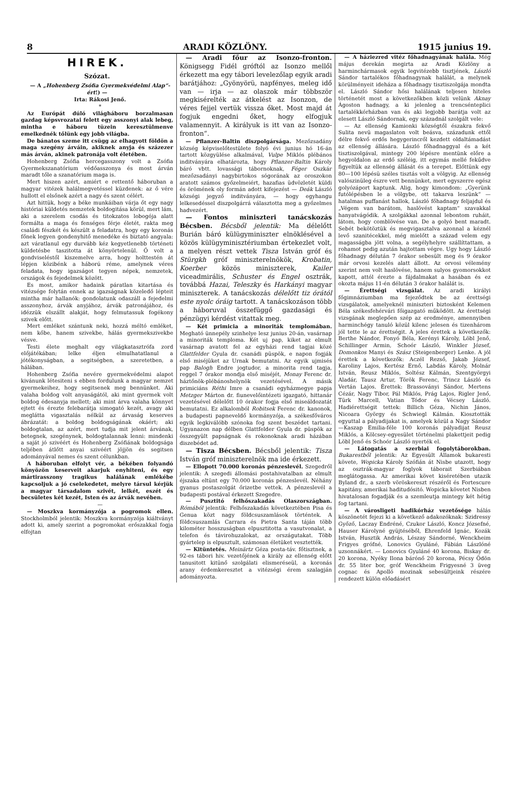8 ARADI KÖZLÖNY. 1915 junius 19.
HIREK.
Szózat.
— A „Hohenberg Zsófia Gyermekvédelmi Alap“-ért!) —
Irta: Rákosi Jenő.
*
Az Európát dúló világháboru borzalmasan gazdag képsvrozatai felett egy asszonyi alak lebeg, mintha e háboru tüzein keresztülmenve emelkednék tőlünk egy jobb világba.
De bánatos szeme itt csügg az elhagyott földön a maga szegény árváin, akiknek anyja és százezer más árván, akinek patronája volt életében.
Hohenberg Zsófia hercegasszony volt a Zsófia Gyermekszanatórium védőasszonya és most árván maradt tőle a szanatórium maga is.
Mert hiszen azért, amiért e rettentő háboruban a magyar vitézek halálmegvetéssel küzdenek: az ő vére hullott el elsőnek azért a nagy és szent célért.
Azt hittük, hogy a béke munkáiban várja őt egy nagy históriai küldetés nemzetek boldogitása körül, mert lám, aki a szerelem csodás és titokzatos lobogója alatt formálta a maga és fenséges férje életét, rakta meg családi fészkét és készült a feladatra, hogy egy koronás főnek legyen gondenyhitő menedéke és biztató angyala: azt váratlanul egy durvább kéz kegyetlenebb történeti küldetésbe taszitotta át könyörtelenül. Ő volt a gondviseléstől kiszemelve arra, hogy holttestén át lépjen közibénk a háború réme, amelynek véres feladata, hogy igazságot tegyen népek, nemzetek, országok és fejedelmek között.
Es most, amikor hadaink páratlan kitartása és vitézsége folytán ennek az igazságnak közeledő lépteit mintha már hallanók: gondolatunk odaszáll a fejedelmi asszonyhoz, árvák anyjához, árvák patronájához, és idézzük elszállt alakját, hogy felmutassuk fogékony szivek előtt.
Mert emléket szántunk neki, hozzá méltó emléket, nem kőbe, hanem szivekbe, hálás gyermekszivekbe vésve.
Testi élete meghalt egy világkatasztrófa zord előjátékában; lelke éljen elmulhatatlanul a jótékonyságban, a segitségben, a szeretetben, a hálában.
Hohenberg Zsófia nevére gyermekvédelmi alapot kivánunk létesiteni s ebben fordulunk a magyar nemzet gyermekeihez, hogy segitsenek meg bennünket. Áki valaha boldog volt anyaságától, aki mint gyermek volt boldog édesanyja mellett; aki mint árva valaha könnyet ejtett és érezte felebarátja simogató kezét, avagy aki meglátta vigasztalás nélkül az árvaság keserves ábrázatát: a boldog boldogságának okáért; aki boldogtalan, az azért, mert tudja mit jelent árvának, betegnek, szegénynek, boldogtalannak lenni: mindenki a saját jó szivéért és Hohenberg Zsófiának boldogsága teljében átlőtt anyai szivéért jöjjön és segitsen adományával nemes és szent célunkban.
A háboruban elfolyt vér, a békében folyandó könyözön keserveit akarjuk enyhiteni, és egy mártirasszony tragikus halálának emlékébe kapcsoljuk a jó cselekedetet, melyre társul kérjük a magyar társadalom szivét, lelkét, eszét és becsületes két kezét, Isten és az árvák nevében.
—
— Moszkva kormányzója a pogromok ellen. Stockholmból jelentik: Moszkva kormányzója kiáltványt adott ki, amely szerint a pogromokat erőszakkal fogja elfojtan
— Aradi főur az Isonzo-fronton. Königsegg Fidél gróftól az Isonzo mellől érkezett ma egy tábori levelezőlap egyik aradi barátjához: „Gyönyörü, napfényes, meleg idő van — irja — az olaszok már többször megkisérelték az átkelést az Isonzon, de véres fejjel vertük vissza őket. Most majd át fogjuk engedni őket, hogy elfogjuk valamennyit. A királyuk is itt van az Isonzo-fronton“.
— Pflanzer-Baltin diszpolgársága. Mezőzsadány község képviselőtestülete folyó évi junius hó 16-án tartott közgyülése alkalmával, Vulpe Miklós plébános inditványára elhatározta, hogy Pflanzer-Baltin Károly báró vbtt. lovassági tábornoknak, Féger Oszkár mezőzsadányi nagybirtokos sógorának az oroszokon aratott számos győzelmeiért, hazafias üdvözletét küldi és örömének oly formán adott kifejezést — Deák László községi jegyző inditványára, — hogy egyhangu lelkesedéssel diszpolgárrá választotta meg a győzelmes hadvezért.
— Fontos miniszteri tanácskozás Bécsben. Bécsből jelentik: Ma délelőtt Burián báró külügyminiszter elnöklésével a közös külügyminisztériumban értekezlet volt, a melyen részt vettek Tisza István gróf és Stürgkh gróf miniszterelnökök, Krobatin, Koerber közös miniszterek, Kailer viceadmirális, Schuster és Engel osztrák, továbbá Hazai, Teleszky és Harkányi magyar miniszterek. A tanácskozás délelőtt tiz órától este nyolc óráig tartott. A tanácskozáson több a háboruval összefüggő gazdasági és pénzügyi kérdést vitattak meg.
— Két primicia a minoriták templomában. Megható ünnepély szinhelye lesz junius 20-án, vasárnap a minoriták temploma. Két uj pap, kiket az elmult vasárnap avatott fel az egyházi rend tagjai közé Glattfelder Gyula dr. csanádi püspök, e napon fogják első miséjüket az Urnak bemutatni. Az egyik ujmisés pap Balogh Endre jogtudor, a minorita rend tagja, reggel 7 órakor mondja első miséjét, Monay Ferenc dr. háztőnök-plébánoshelynök vezetésével. A másik primiciáns Réthi Imre a csanádi egyházmegye papja Metzger Márton dr. fiunevelőintézeti igazgató, hittanár vezetésével délelőtt 10 órakor fogja első miseáldozatát bemutatni. Ez alkalomból Robitsek Ferenc dr. kanonok, a budapesti papneveldő kormányzója, a székesfőváros egyik legkiválóbb szónoka fog szent beszédet tartani. Ugyanazon nap délben Glattfelder Gyula dr. püspök az összegyült papságnak és rokonoknak aradi házában diszebédet ad.
— Tisza Bécsben. Bécsből jelentik: Tisza István gróf miniszterelnök ma ide érkezett.
— Ellopott 70.000 koronás pénzeslevél. Szegedről jelentik: A szegedi állomási postahivatalban az elmult éjszaka eltünt egy 70.000 koronás pénzeslevél. Néhány gyanus postaszolgát őrizetbe vettek. A pénzeslevél a budapesti postával érkezett Szegedre.
— Pusztitó felhőszakadás Olaszországban. Rómából jelentik: Felhőszakadás következtében Pisa és Genua közt nagy földcsuszamlások történtek. A földcsuszamlás Carrara és Pietra Santa táján több kilométer hosszuságban elpusztitotta a vasutvonalat, a telefon és távirohuzalokat, az országutakat. Több gyártelep is elpusztult, számosan életüket vesztették.
— Kitüntetés. Meinärtz Géza posta-táv. főtisztnek, a 92-es tábori hiv. vezetőjének a király az ellenség előtt tanusitott kitünő szolgálati elismeréseül, a koronás arany érdemkeresztet a vitézségi érem szalagján adományozta.
— A háziezred vitéz főhadnagyának halála. Még május derekán megirta az Aradi Közlöny a harminchármasok egyik legvitézebb tisztjének, László Sándor tartalékos főhadnagynak halálát, a melynek körülményeit ideháza a főhadnagy tisztiszolgája mondta el. László Sándor hősi halálának teljesen hiteles történetét most a következőkben közli velünk Aknay Ágoston hadnagy, a ki jelenleg a trencsénteplici tartalékkórházban van és aki legjobb barátja volt az elesett László Sándornak, egy századnál szolgált vele:
— Az ellenség Kamionki községtől északra fekvő Sulita nevü magaslaton volt beásva, századunk ettől délre fekvő erdős hegygerincről kezdett oldaltámadást az ellenség állására. László főhadnaggyal és a két tisztiszolgával, mintegy 200 lépésre mentünk előre a hegyoldalon az erdő széléig, itt egymás mellé fekűdve figyeltük az ellenség állását és a terepet. Előttünk egy 80—100 lépésü széles tisztás volt a völgyig. Az ellenség valószinüleg észre vett bennünket, mert egyszerre egész golyózáport kaptunk. Alig, hogy kimondom: „Gyerünk futólépésben le a völgybe, ott takarva leszünk“ — hatalmas puffanást hallok, László főhadnagy feljajdul és „Végem van barátom, haslövést kaptam“ szavakkal hanyatvágódik. A szolgákkal azonnal lebontom ruháit, látom, hogy comblövése van. De a golyó bent maradt. Sebét bekötöztük és megvigasztalva azonnal a kéznél levő szanitécekkel, még mielőtt a század velem egy magasságba jött volna, a segélyhelyre szállíttattam, a rohamot pedig azután hajtottam végre. Ugy hogy László főhadnagy délután 7 órakor sebesült meg és 9 órakor már orvosi kezelés alatt állott. Az orvosi vélemény szerint nem volt haslövése, hanem sulyos gyomorsokkot kapott, attól érezte a fájdalmakat a hasában és ez okozta május 11-én délután 3 órakor halálát is.
— Érettségi vizsgálat. Az aradi királyi főgimnáziumban ma fejeződtek be az érettségi vizsgálatok, amelyeknél miniszteri biztosként Kelemen Béla székesfehérvári főigazgató működött. Az érettségi vizsgának meglepően szép az eredménye, amennyiben harminchégy tanuló közül kilenc jelesen és tizenhárom jól tette le az érettségit. A jeles érettek a következők: Berthe Nándor, Fonyó Béla, Kerényi Károly, Löbl Jenő, Schillinger Armin, Schoór László, Winkler József, Domonkos Manyi és Szász (Steigenberger) Lenke. A jól érettek a következők: Aczél Rezső, Jakab József, Karoliny Lajos, Kertész Ernő, Labdás Károly, Molnár István, Reusz Miklós, Soltész Kálmán, Szentgyörgyi Aladár, Tausz Artur, Török Ferenc, Trincz László és Vertán Lajos. Érettek: Brassoványi Sándor, Mertens Cézár, Nagy Tibor, Pál Miklós, Prág Lajos, Rigler Jenő, Türk Marcell, Vatian Tódor és Vécsey László. Hadiérettségit tettek: Billich Géza, Nichin János, Nicoara György és Schwiegl Kálmán. Kiosztották egyuttal a pályadijakat is, amelyek közül a Nagy Sándor—Kaszap Emilia-féle 100 koronás pályadijat Reusz Miklós, a Kölcsey-egyesület történelmi plakettjeit pedig Löbl Jenő és Schoór László nyerték el.
— Látogatás a szerbiai fogolytáborokban. Bukarestből jelentik: Az Egyesült Államok bukaresti követe, Wopicka Károly Szófián át Nisbe utazott, hogy az osztrák-magyar foglyok táborait Szerbiában meglátogassa. Az amerikai követ kiséretében utazik Byland dr., a szerb vöröskereszt részéről és Fortescure kapitány, amerikai haditudósitó. Wopicka követet Nisben hivatalosan fogadják és a szemleutja mintegy két hétig fog tartani.
— A városligeti hadikórház vezetősége hálás köszönetét fejezi ki a következő adakozóknak: Szidressy Győző, Laczay Endréné, Czukor László, Koncz Józsefné, Hauser Károlyné gyüjtéséből, Ehrenfeld Ignác, Kozák István, Husztik András, Lészay Sándorné, Wenckheim Frigyes grófné, Lonovics Gyuláné, Fábián Lászlóné uzsonnákért. — Lonovics Gyuláné 40 korona, Biskay dr. 20 korona, Nyéky Ilona bárónő 20 korona, Pécsy Ödön dr. 55 liter bor, gróf Wenckheim Frigyesné 3 üveg cognac és Apolló mozinak sebesültjeink részére rendezett külön előadásért